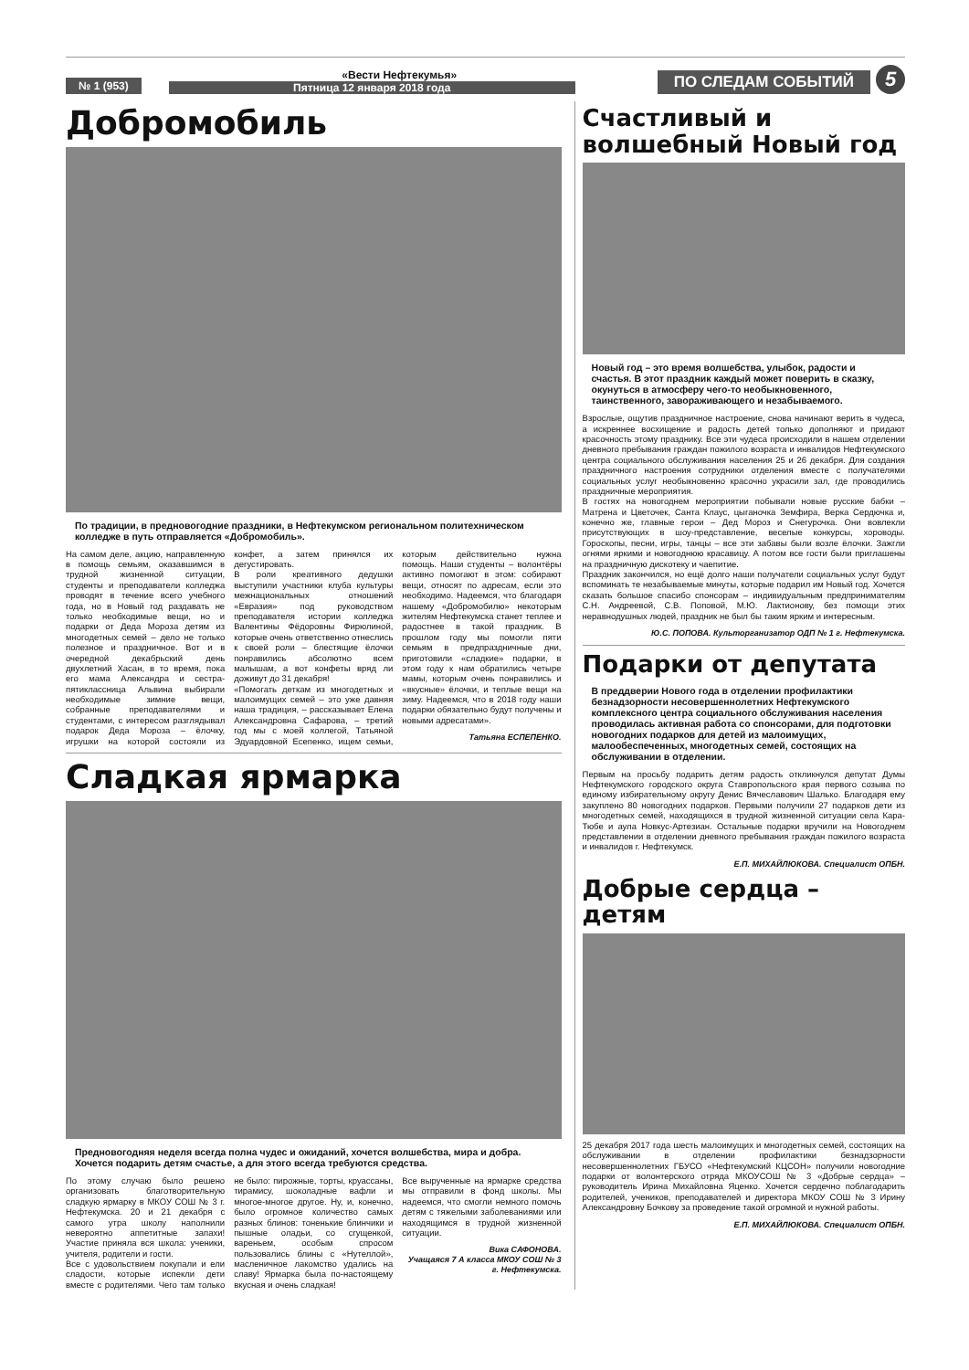№ 1 (953)
«Вести Нефтекумья»
Пятница 12 января 2018 года
ПО СЛЕДАМ СОБЫТИЙ
5
Добромобиль
По традиции, в предновогодние праздники, в Нефтекумском региональном политехническом колледже в путь отправляется «Добромобиль».
На самом деле, акцию, направленную в помощь семьям, оказавшимся в трудной жизненной ситуации, студенты и преподаватели колледжа проводят в течение всего учебного года, но в Новый год раздавать не только необходимые вещи, но и подарки от Деда Мороза детям из многодетных семей – дело не только полезное и праздничное. Вот и в очередной декабрьский день двухлетний Хасан, в то время, пока его мама Александра и сестра-пятиклассница Альвина выбирали необходимые зимние вещи, собранные преподавателями и студентами, с интересом разглядывал подарок Деда Мороза – ёлочку, игрушки на которой состояли из конфет, а затем принялся их дегустировать.
В роли креативного дедушки выступили участники клуба культуры межнациональных отношений «Евразия» под руководством преподавателя истории колледжа Валентины Фёдоровны Фирюлиной, которые очень ответственно отнеслись к своей роли – блестящие ёлочки понравились абсолютно всем малышам, а вот конфеты вряд ли доживут до 31 декабря!
«Помогать деткам из многодетных и малоимущих семей – это уже давняя наша традиция, – рассказывает Елена Александровна Сафарова, – третий год мы с моей коллегой, Татьяной Эдуардовной Есепенко, ищем семьи, которым действительно нужна помощь. Наши студенты – волонтёры активно помогают в этом: собирают вещи, относят по адресам, если это необходимо. Надеемся, что благодаря нашему «Добромобилю» некоторым жителям Нефтекумска станет теплее и радостнее в такой праздник. В прошлом году мы помогли пяти семьям в предпраздничные дни, приготовили «сладкие» подарки, в этом году к нам обратились четыре мамы, которым очень понравились и «вкусные» ёлочки, и теплые вещи на зиму. Надеемся, что в 2018 году наши подарки обязательно будут получены и новыми адресатами».
Татьяна ЕСПЕПЕНКО.
Сладкая ярмарка
Предновогодняя неделя всегда полна чудес и ожиданий, хочется волшебства, мира и добра. Хочется подарить детям счастье, а для этого всегда требуются средства.
По этому случаю было решено организовать благотворительную сладкую ярмарку в МКОУ СОШ № 3 г. Нефтекумска. 20 и 21 декабря с самого утра школу наполнили невероятно аппетитные запахи! Участие приняла вся школа: ученики, учителя, родители и гости.
Все с удовольствием покупали и ели сладости, которые испекли дети вместе с родителями. Чего там только не было: пирожные, торты, круассаны, тирамису, шоколадные вафли и многое-многое другое. Ну, и, конечно, было огромное количество самых разных блинов: тоненькие блинчики и пышные оладьи, со сгущенкой, вареньем, особым спросом пользовались блины с «Нутеллой», масленичное лакомство удались на славу! Ярмарка была по-настоящему вкусная и очень сладкая!
Все вырученные на ярмарке средства мы отправили в фонд школы. Мы надеемся, что смогли немного помочь детям с тяжелыми заболеваниями или находящимся в трудной жизненной ситуации.
Вика САФОНОВА.
Учащаяся 7 А класса МКОУ СОШ № 3 г. Нефтекумска.
Счастливый и волшебный Новый год
Новый год – это время волшебства, улыбок, радости и счастья. В этот праздник каждый может поверить в сказку, окунуться в атмосферу чего-то необыкновенного, таинственного, завораживающего и незабываемого.
Взрослые, ощутив праздничное настроение, снова начинают верить в чудеса, а искреннее восхищение и радость детей только дополняют и придают красочность этому празднику. Все эти чудеса происходили в нашем отделении дневного пребывания граждан пожилого возраста и инвалидов Нефтекумского центра социального обслуживания населения 25 и 26 декабря. Для создания праздничного настроения сотрудники отделения вместе с получателями социальных услуг необыкновенно красочно украсили зал, где проводились праздничные мероприятия.
В гостях на новогоднем мероприятии побывали новые русские бабки – Матрена и Цветочек, Санта Клаус, цыганочка Земфира, Верка Сердючка и, конечно же, главные герои – Дед Мороз и Снегурочка. Они вовлекли присутствующих в шоу-представление, веселые конкурсы, хороводы. Гороскопы, песни, игры, танцы – все эти забавы были возле ёлочки. Зажгли огнями яркими и новогоднюю красавицу. А потом все гости были приглашены на праздничную дискотеку и чаепитие.
Праздник закончился, но ещё долго наши получатели социальных услуг будут вспоминать те незабываемые минуты, которые подарил им Новый год. Хочется сказать большое спасибо спонсорам – индивидуальным предпринимателям С.Н. Андреевой, С.В. Поповой, М.Ю. Лактионову, без помощи этих неравнодушных людей, праздник не был бы таким ярким и интересным.
Ю.С. ПОПОВА. Культорганизатор ОДП № 1 г. Нефтекумска.
Подарки от депутата
В преддверии Нового года в отделении профилактики безнадзорности несовершеннолетних Нефтекумского комплексного центра социального обслуживания населения проводилась активная работа со спонсорами, для подготовки новогодних подарков для детей из малоимущих, малообеспеченных, многодетных семей, состоящих на обслуживании в отделении.
Первым на просьбу подарить детям радость откликнулся депутат Думы Нефтекумского городского округа Ставропольского края первого созыва по единому избирательному округу Денис Вячеславович Шалько. Благодаря ему закуплено 80 новогодних подарков. Первыми получили 27 подарков дети из многодетных семей, находящихся в трудной жизненной ситуации села Кара-Тюбе и аула Новкус-Артезиан. Остальные подарки вручили на Новогоднем представлении в отделении дневного пребывания граждан пожилого возраста и инвалидов г. Нефтекумск.
Е.П. МИХАЙЛЮКОВА. Специалист ОПБН.
Добрые сердца – детям
25 декабря 2017 года шесть малоимущих и многодетных семей, состоящих на обслуживании в отделении профилактики безнадзорности несовершеннолетних ГБУСО «Нефтекумский КЦСОН» получили новогодние подарки от волонтерского отряда МКОУСОШ № 3 «Добрые сердца» – руководитель Ирина Михайловна Яценко. Хочется сердечно поблагодарить родителей, учеников, преподавателей и директора МКОУ СОШ № 3 Ирину Александровну Бочкову за проведение такой огромной и нужной работы.
Е.П. МИХАЙЛЮКОВА. Специалист ОПБН.